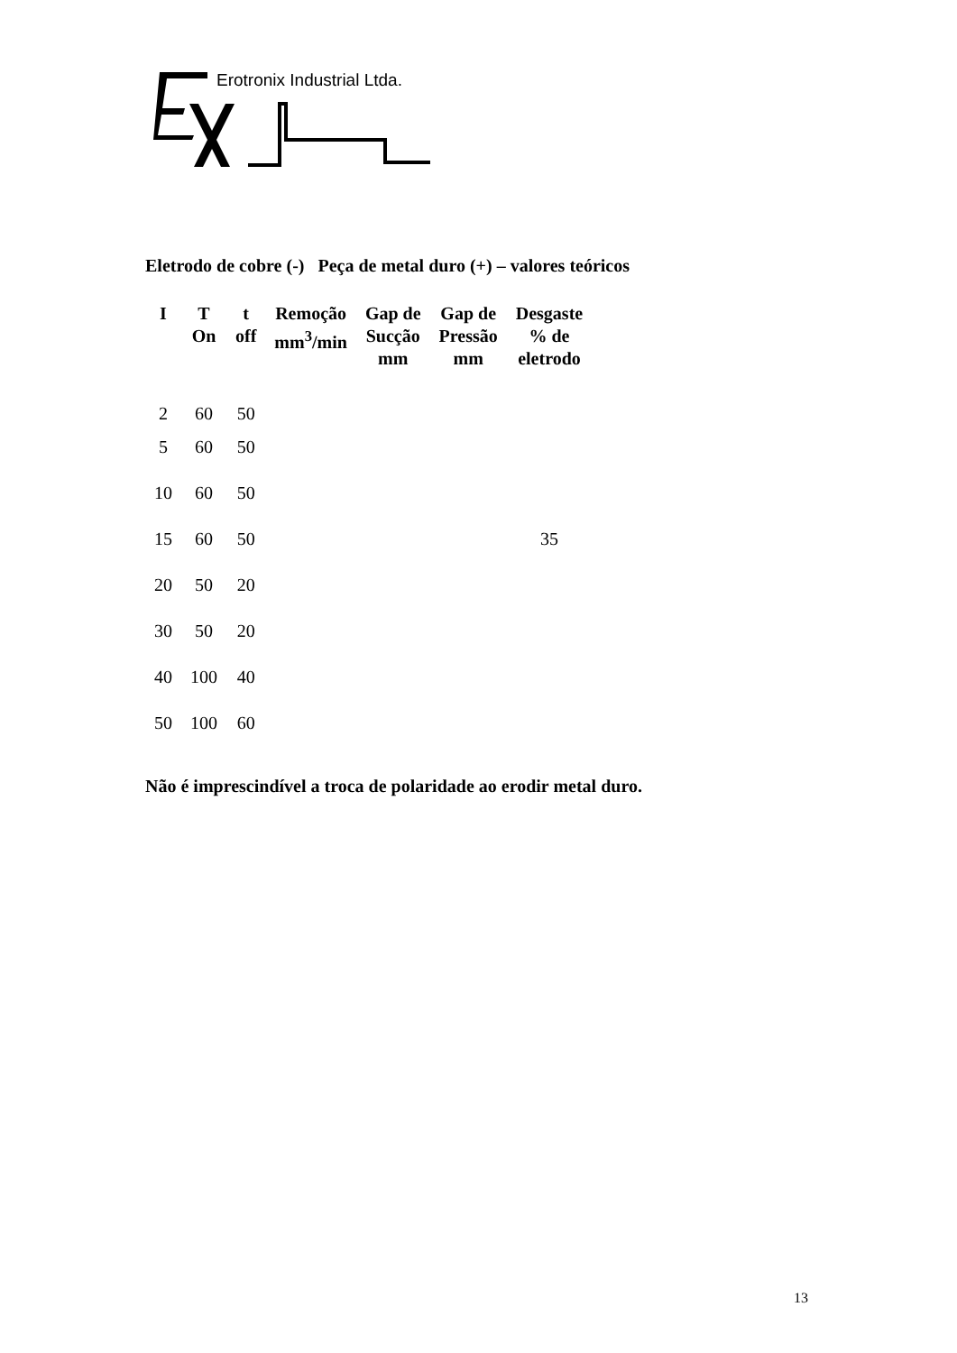Erotronix Industrial Ltda.
Eletrodo de cobre (-) Peça de metal duro (+) – valores teóricos
| I | T On | t off | Remoção mm<sup>3</sup>/min | Gap de Sucção mm | Gap de Pressão mm | Desgaste % de eletrodo |
| --- | --- | --- | --- | --- | --- | --- |
| 2 | 60 | 50 | | | | |
| 5 | 60 | 50 | | | | |
| 10 | 60 | 50 | | | | |
| 15 | 60 | 50 | | | | 35 |
| 20 | 50 | 20 | | | | |
| 30 | 50 | 20 | | | | |
| 40 | 100 | 40 | | | | |
| 50 | 100 | 60 | | | | |
Não é imprescindível a troca de polaridade ao erodir metal duro.
13